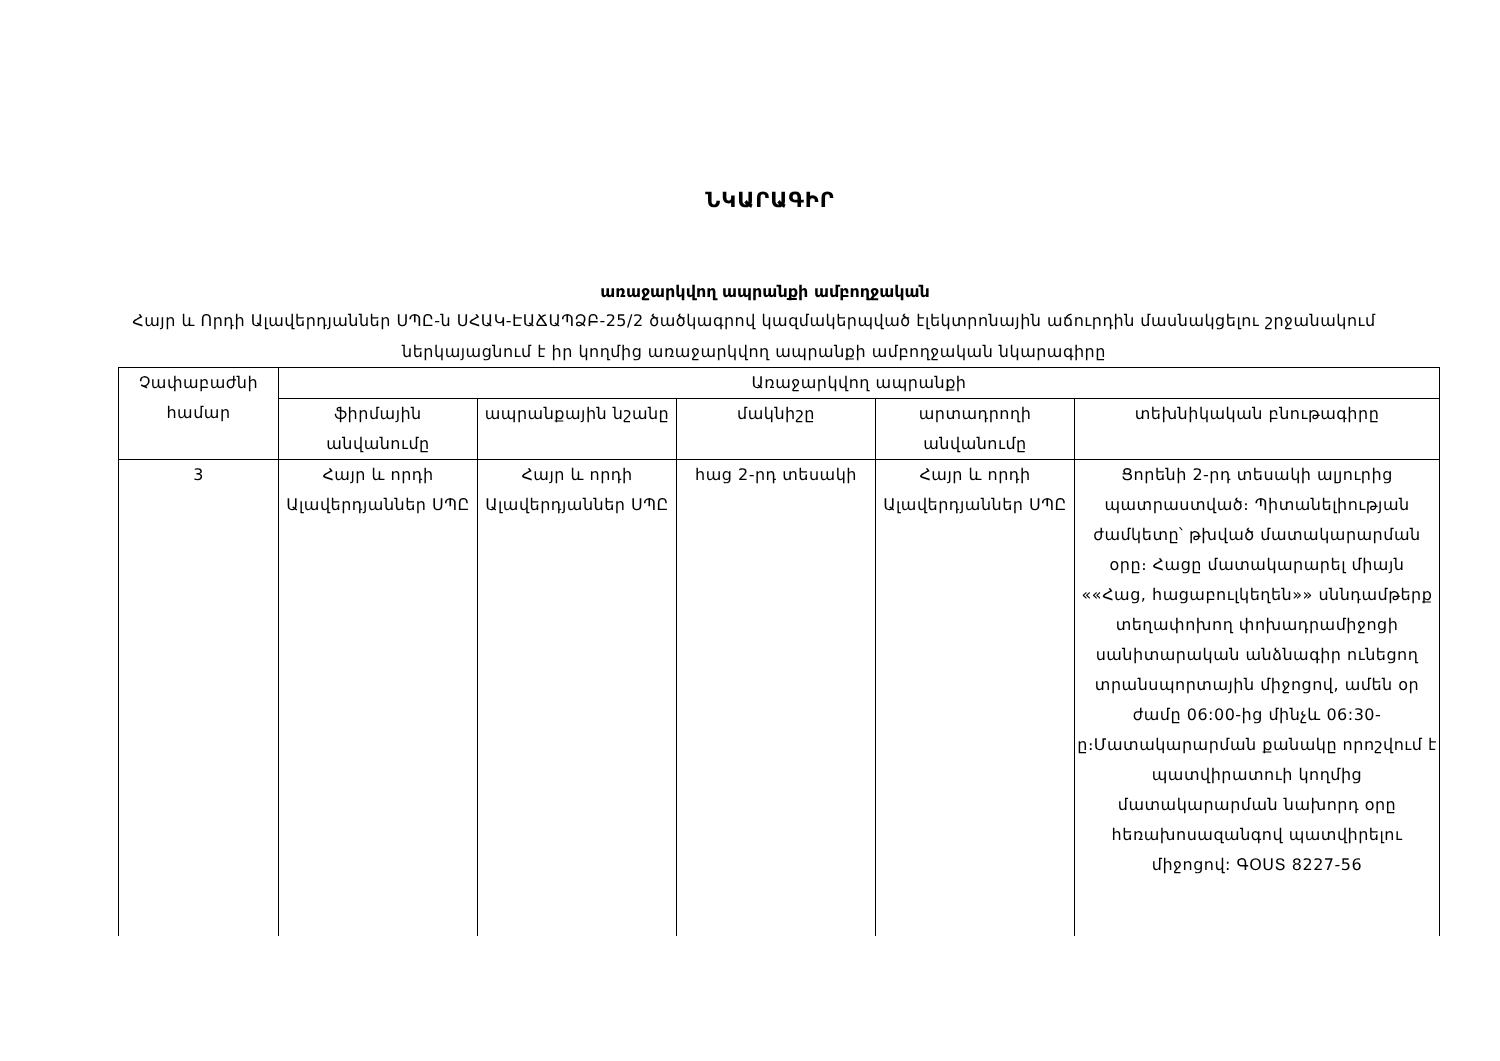ՆԿԱՐԱԳԻՐ
առաջարկվող ապրանքի ամբողջական
Հայր և Որդի Ալավերդյաններ ՍՊԸ-ն ՍՀԱԿ-ԷԱՃԱՊՁԲ-25/2 ծածկագրով կազմակերպված էլեկտրոնային աճուրդին մասնակցելու շրջանակում ներկայացնում է իր կողմից առաջարկվող ապրանքի ամբողջական նկարագիրը
| Չափաբաժնի համար | Առաջարկվող ապրանքի | | | | |
| --- | --- | --- | --- | --- | --- |
| | ֆիրմային անվանումը | ապրանքային նշանը | մակնիշը | արտադրողի անվանումը | տեխնիկական բնութագիրը |
| 3 | Հայր և որդի Ալավերդյաններ ՍՊԸ | Հայր և որդի Ալավերդյաններ ՍՊԸ | հաց 2-րդ տեսակի | Հայր և որդի Ալավերդյաններ ՍՊԸ | Ցորենի 2-րդ տեսակի ալյուրից պատրաստված։ Պիտանելիության ժամկետը՝ թխված մատակարարման օրը։ Հացը մատակարարել միայն ««Հաց, հացաբուլկեղեն»» սննդամթերք տեղափոխող փոխադրամիջոցի սանիտարական անձնագիր ունեցող տրանսպորտային միջոցով, ամեն օր ժամը 06:00-ից մինչև 06:30-ը։Մատակարարման քանակը որոշվում է պատվիրատուի կողմից մատակարարման նախորդ օրը հեռախոսազանգով պատվիրելու միջոցով: ԳՕՍՏ 8227-56 |